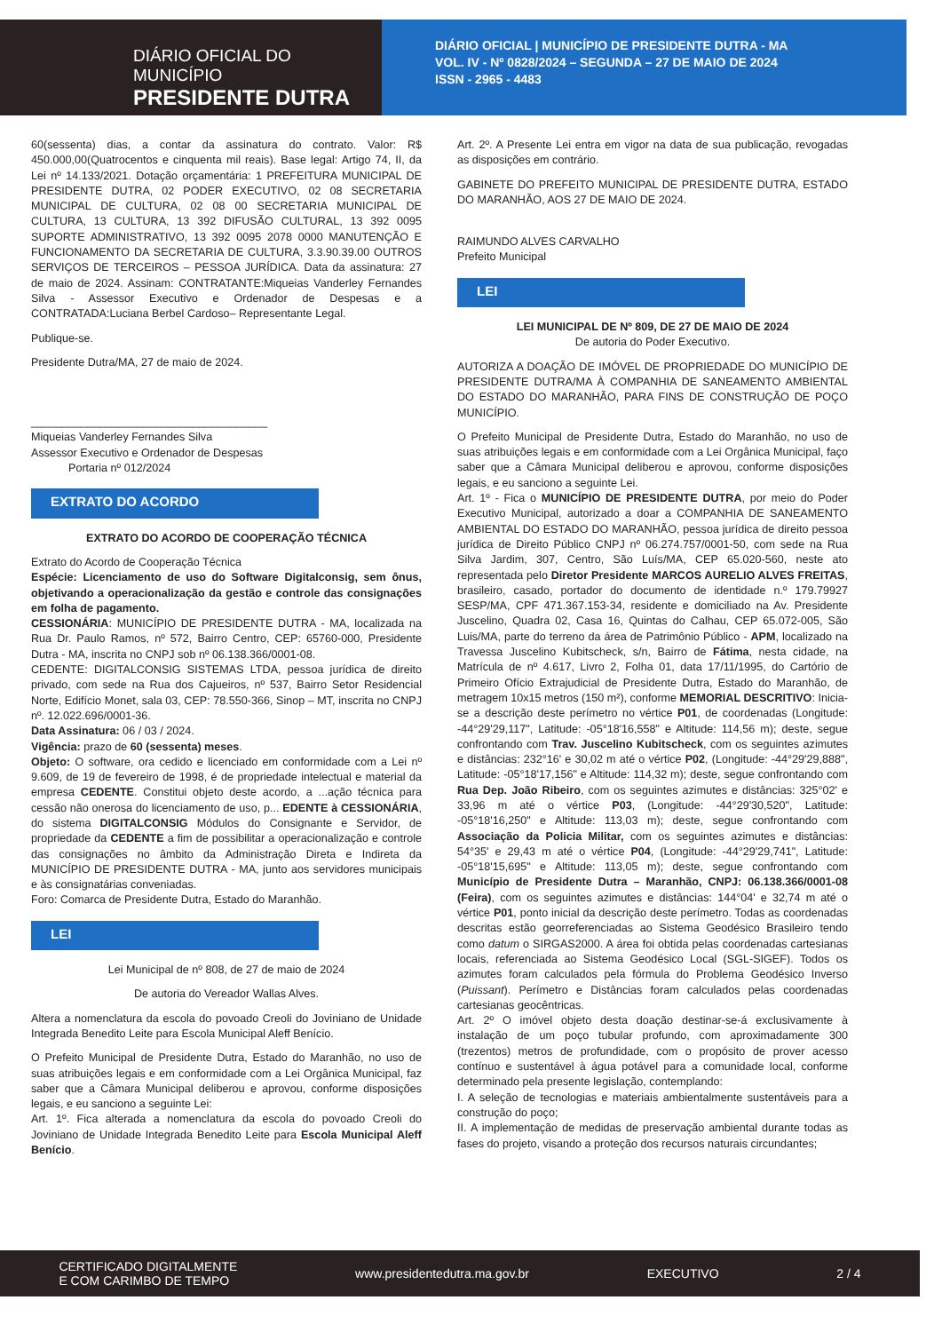DIÁRIO OFICIAL DO MUNICÍPIO
PRESIDENTE DUTRA
DIÁRIO OFICIAL | MUNICÍPIO DE PRESIDENTE DUTRA - MA
VOL. IV - Nº 0828/2024 – SEGUNDA – 27 DE MAIO DE 2024
ISSN - 2965 - 4483
60(sessenta) dias, a contar da assinatura do contrato. Valor: R$ 450.000,00(Quatrocentos e cinquenta mil reais). Base legal: Artigo 74, II, da Lei nº 14.133/2021. Dotação orçamentária: 1 PREFEITURA MUNICIPAL DE PRESIDENTE DUTRA, 02 PODER EXECUTIVO, 02 08 SECRETARIA MUNICIPAL DE CULTURA, 02 08 00 SECRETARIA MUNICIPAL DE CULTURA, 13 CULTURA, 13 392 DIFUSÃO CULTURAL, 13 392 0095 SUPORTE ADMINISTRATIVO, 13 392 0095 2078 0000 MANUTENÇÃO E FUNCIONAMENTO DA SECRETARIA DE CULTURA, 3.3.90.39.00 OUTROS SERVIÇOS DE TERCEIROS – PESSOA JURÍDICA. Data da assinatura: 27 de maio de 2024. Assinam: CONTRATANTE:Miqueias Vanderley Fernandes Silva - Assessor Executivo e Ordenador de Despesas e a CONTRATADA:Luciana Berbel Cardoso– Representante Legal.
Publique-se.
Presidente Dutra/MA, 27 de maio de 2024.
______________________________________
Miqueias Vanderley Fernandes Silva
Assessor Executivo e Ordenador de Despesas
Portaria nº 012/2024
EXTRATO DO ACORDO
EXTRATO DO ACORDO DE COOPERAÇÃO TÉCNICA
Extrato do Acordo de Cooperação Técnica
Espécie: Licenciamento de uso do Software Digitalconsig, sem ônus, objetivando a operacionalização da gestão e controle das consignações em folha de pagamento.
CESSIONÁRIA: MUNICÍPIO DE PRESIDENTE DUTRA - MA, localizada na Rua Dr. Paulo Ramos, nº 572, Bairro Centro, CEP: 65760-000, Presidente Dutra - MA, inscrita no CNPJ sob nº 06.138.366/0001-08.
CEDENTE: DIGITALCONSIG SISTEMAS LTDA, pessoa jurídica de direito privado, com sede na Rua dos Cajueiros, nº 537, Bairro Setor Residencial Norte, Edifício Monet, sala 03, CEP: 78.550-366, Sinop – MT, inscrita no CNPJ nº. 12.022.696/0001-36.
Data Assinatura: 06 / 03 / 2024.
Vigência: prazo de 60 (sessenta) meses.
Objeto: O software, ora cedido e licenciado em conformidade com a Lei nº 9.609, de 19 de fevereiro de 1998, é de propriedade intelectual e material da empresa CEDENTE. Constitui objeto deste acordo, a ...ação técnica para cessão não onerosa do licenciamento de uso, p... EDENTE à CESSIONÁRIA, do sistema DIGITALCONSIG Módulos do Consignante e Servidor, de propriedade da CEDENTE a fim de possibilitar a operacionalização e controle das consignações no âmbito da Administração Direta e Indireta da MUNICÍPIO DE PRESIDENTE DUTRA - MA, junto aos servidores municipais e às consignatárias conveniadas.
Foro: Comarca de Presidente Dutra, Estado do Maranhão.
LEI
Lei Municipal de nº 808, de 27 de maio de 2024
De autoria do Vereador Wallas Alves.
Altera a nomenclatura da escola do povoado Creoli do Joviniano de Unidade Integrada Benedito Leite para Escola Municipal Aleff Benício.
O Prefeito Municipal de Presidente Dutra, Estado do Maranhão, no uso de suas atribuições legais e em conformidade com a Lei Orgânica Municipal, faz saber que a Câmara Municipal deliberou e aprovou, conforme disposições legais, e eu sanciono a seguinte Lei:
Art. 1º. Fica alterada a nomenclatura da escola do povoado Creoli do Joviniano de Unidade Integrada Benedito Leite para Escola Municipal Aleff Benício.
Art. 2º. A Presente Lei entra em vigor na data de sua publicação, revogadas as disposições em contrário.
GABINETE DO PREFEITO MUNICIPAL DE PRESIDENTE DUTRA, ESTADO DO MARANHÃO, AOS 27 DE MAIO DE 2024.
RAIMUNDO ALVES CARVALHO
Prefeito Municipal
LEI
LEI MUNICIPAL DE Nº 809, DE 27 DE MAIO DE 2024
De autoria do Poder Executivo.
AUTORIZA A DOAÇÃO DE IMÓVEL DE PROPRIEDADE DO MUNICÍPIO DE PRESIDENTE DUTRA/MA À COMPANHIA DE SANEAMENTO AMBIENTAL DO ESTADO DO MARANHÃO, PARA FINS DE CONSTRUÇÃO DE POÇO MUNICÍPIO.
O Prefeito Municipal de Presidente Dutra, Estado do Maranhão, no uso de suas atribuições legais e em conformidade com a Lei Orgânica Municipal, faço saber que a Câmara Municipal deliberou e aprovou, conforme disposições legais, e eu sanciono a seguinte Lei.
Art. 1º - Fica o MUNICÍPIO DE PRESIDENTE DUTRA, por meio do Poder Executivo Municipal, autorizado a doar a COMPANHIA DE SANEAMENTO AMBIENTAL DO ESTADO DO MARANHÃO, pessoa jurídica de direito pessoa jurídica de Direito Público CNPJ nº 06.274.757/0001-50, com sede na Rua Silva Jardim, 307, Centro, São Luís/MA, CEP 65.020-560, neste ato representada pelo Diretor Presidente MARCOS AURELIO ALVES FREITAS, brasileiro, casado, portador do documento de identidade n.º 179.79927 SESP/MA, CPF 471.367.153-34, residente e domiciliado na Av. Presidente Juscelino, Quadra 02, Casa 16, Quintas do Calhau, CEP 65.072-005, São Luis/MA, parte do terreno da área de Patrimônio Público - APM, localizado na Travessa Juscelino Kubitscheck, s/n, Bairro de Fátima, nesta cidade, na Matrícula de nº 4.617, Livro 2, Folha 01, data 17/11/1995, do Cartório de Primeiro Ofício Extrajudicial de Presidente Dutra, Estado do Maranhão, de metragem 10x15 metros (150 m²), conforme MEMORIAL DESCRITIVO: Inicia-se a descrição deste perímetro no vértice P01, de coordenadas (Longitude: -44°29'29,117", Latitude: -05°18'16,558" e Altitude: 114,56 m); deste, segue confrontando com Trav. Juscelino Kubitscheck, com os seguintes azimutes e distâncias: 232°16' e 30,02 m até o vértice P02, (Longitude: -44°29'29,888", Latitude: -05°18'17,156" e Altitude: 114,32 m); deste, segue confrontando com Rua Dep. João Ribeiro, com os seguintes azimutes e distâncias: 325°02' e 33,96 m até o vértice P03, (Longitude: -44°29'30,520", Latitude: -05°18'16,250" e Altitude: 113,03 m); deste, segue confrontando com Associação da Policia Militar, com os seguintes azimutes e distâncias: 54°35' e 29,43 m até o vértice P04, (Longitude: -44°29'29,741", Latitude: -05°18'15,695" e Altitude: 113,05 m); deste, segue confrontando com Município de Presidente Dutra – Maranhão, CNPJ: 06.138.366/0001-08 (Feira), com os seguintes azimutes e distâncias: 144°04' e 32,74 m até o vértice P01, ponto inicial da descrição deste perímetro. Todas as coordenadas descritas estão georreferenciadas ao Sistema Geodésico Brasileiro tendo como datum o SIRGAS2000. A área foi obtida pelas coordenadas cartesianas locais, referenciada ao Sistema Geodésico Local (SGL-SIGEF). Todos os azimutes foram calculados pela fórmula do Problema Geodésico Inverso (Puissant). Perímetro e Distâncias foram calculados pelas coordenadas cartesianas geocêntricas.
Art. 2º O imóvel objeto desta doação destinar-se-á exclusivamente à instalação de um poço tubular profundo, com aproximadamente 300 (trezentos) metros de profundidade, com o propósito de prover acesso contínuo e sustentável à água potável para a comunidade local, conforme determinado pela presente legislação, contemplando:
I. A seleção de tecnologias e materiais ambientalmente sustentáveis para a construção do poço;
II. A implementação de medidas de preservação ambiental durante todas as fases do projeto, visando a proteção dos recursos naturais circundantes;
CERTIFICADO DIGITALMENTE
E COM CARIMBO DE TEMPO www.presidentedutra.ma.gov.br EXECUTIVO 2 / 4